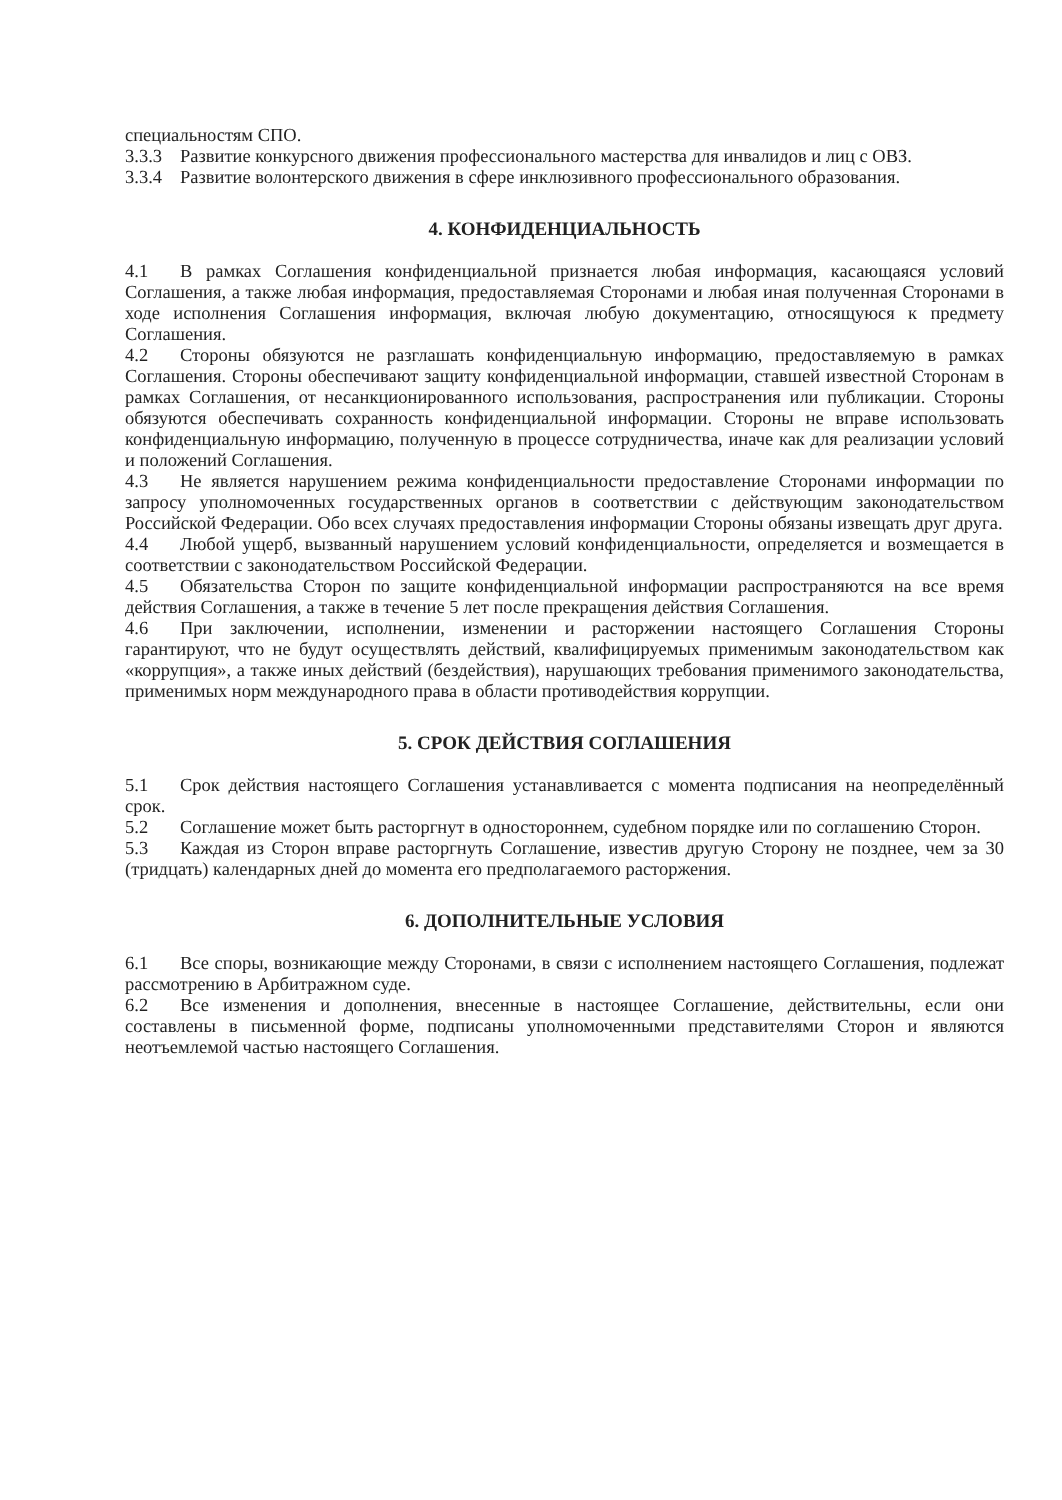специальностям СПО.
3.3.3 Развитие конкурсного движения профессионального мастерства для инвалидов и лиц с ОВЗ.
3.3.4 Развитие волонтерского движения в сфере инклюзивного профессионального образования.
4. КОНФИДЕНЦИАЛЬНОСТЬ
4.1 В рамках Соглашения конфиденциальной признается любая информация, касающаяся условий Соглашения, а также любая информация, предоставляемая Сторонами и любая иная полученная Сторонами в ходе исполнения Соглашения информация, включая любую документацию, относящуюся к предмету Соглашения.
4.2 Стороны обязуются не разглашать конфиденциальную информацию, предоставляемую в рамках Соглашения. Стороны обеспечивают защиту конфиденциальной информации, ставшей известной Сторонам в рамках Соглашения, от несанкционированного использования, распространения или публикации. Стороны обязуются обеспечивать сохранность конфиденциальной информации. Стороны не вправе использовать конфиденциальную информацию, полученную в процессе сотрудничества, иначе как для реализации условий и положений Соглашения.
4.3 Не является нарушением режима конфиденциальности предоставление Сторонами информации по запросу уполномоченных государственных органов в соответствии с действующим законодательством Российской Федерации. Обо всех случаях предоставления информации Стороны обязаны извещать друг друга.
4.4 Любой ущерб, вызванный нарушением условий конфиденциальности, определяется и возмещается в соответствии с законодательством Российской Федерации.
4.5 Обязательства Сторон по защите конфиденциальной информации распространяются на все время действия Соглашения, а также в течение 5 лет после прекращения действия Соглашения.
4.6 При заключении, исполнении, изменении и расторжении настоящего Соглашения Стороны гарантируют, что не будут осуществлять действий, квалифицируемых применимым законодательством как «коррупция», а также иных действий (бездействия), нарушающих требования применимого законодательства, применимых норм международного права в области противодействия коррупции.
5. СРОК ДЕЙСТВИЯ СОГЛАШЕНИЯ
5.1 Срок действия настоящего Соглашения устанавливается с момента подписания на неопределённый срок.
5.2 Соглашение может быть расторгнут в одностороннем, судебном порядке или по соглашению Сторон.
5.3 Каждая из Сторон вправе расторгнуть Соглашение, известив другую Сторону не позднее, чем за 30 (тридцать) календарных дней до момента его предполагаемого расторжения.
6. ДОПОЛНИТЕЛЬНЫЕ УСЛОВИЯ
6.1 Все споры, возникающие между Сторонами, в связи с исполнением настоящего Соглашения, подлежат рассмотрению в Арбитражном суде.
6.2 Все изменения и дополнения, внесенные в настоящее Соглашение, действительны, если они составлены в письменной форме, подписаны уполномоченными представителями Сторон и являются неотъемлемой частью настоящего Соглашения.